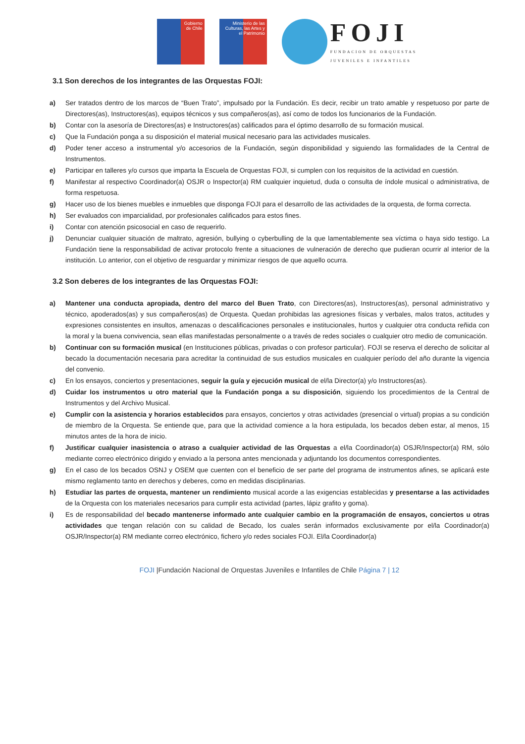Gobierno
de Chile
Ministerio de las Culturas, las Artes y el Patrimonio
FOJI
FUNDACION DE ORQUESTAS
JUVENILES E INFANTILES
3.1 Son derechos de los integrantes de las Orquestas FOJI:
a) Ser tratados dentro de los marcos de “Buen Trato”, impulsado por la Fundación. Es decir, recibir un trato amable y respetuoso por parte de Directores(as), Instructores(as), equipos técnicos y sus compañeros(as), así como de todos los funcionarios de la Fundación.
b) Contar con la asesoría de Directores(as) e Instructores(as) calificados para el óptimo desarrollo de su formación musical.
c) Que la Fundación ponga a su disposición el material musical necesario para las actividades musicales.
d) Poder tener acceso a instrumental y/o accesorios de la Fundación, según disponibilidad y siguiendo las formalidades de la Central de Instrumentos.
e) Participar en talleres y/o cursos que imparta la Escuela de Orquestas FOJI, si cumplen con los requisitos de la actividad en cuestión.
f) Manifestar al respectivo Coordinador(a) OSJR o Inspector(a) RM cualquier inquietud, duda o consulta de índole musical o administrativa, de forma respetuosa.
g) Hacer uso de los bienes muebles e inmuebles que disponga FOJI para el desarrollo de las actividades de la orquesta, de forma correcta.
h) Ser evaluados con imparcialidad, por profesionales calificados para estos fines.
i) Contar con atención psicosocial en caso de requerirlo.
j) Denunciar cualquier situación de maltrato, agresión, bullying o cyberbulling de la que lamentablemente sea víctima o haya sido testigo. La Fundación tiene la responsabilidad de activar protocolo frente a situaciones de vulneración de derecho que pudieran ocurrir al interior de la institución. Lo anterior, con el objetivo de resguardar y minimizar riesgos de que aquello ocurra.
3.2 Son deberes de los integrantes de las Orquestas FOJI:
a) Mantener una conducta apropiada, dentro del marco del Buen Trato, con Directores(as), Instructores(as), personal administrativo y técnico, apoderados(as) y sus compañeros(as) de Orquesta. Quedan prohibidas las agresiones físicas y verbales, malos tratos, actitudes y expresiones consistentes en insultos, amenazas o descalificaciones personales e institucionales, hurtos y cualquier otra conducta reñida con la moral y la buena convivencia, sean ellas manifestadas personalmente o a través de redes sociales o cualquier otro medio de comunicación.
b) Continuar con su formación musical (en Instituciones públicas, privadas o con profesor particular). FOJI se reserva el derecho de solicitar al becado la documentación necesaria para acreditar la continuidad de sus estudios musicales en cualquier período del año durante la vigencia del convenio.
c) En los ensayos, conciertos y presentaciones, seguir la guía y ejecución musical de el/la Director(a) y/o Instructores(as).
d) Cuidar los instrumentos u otro material que la Fundación ponga a su disposición, siguiendo los procedimientos de la Central de Instrumentos y del Archivo Musical.
e) Cumplir con la asistencia y horarios establecidos para ensayos, conciertos y otras actividades (presencial o virtual) propias a su condición de miembro de la Orquesta. Se entiende que, para que la actividad comience a la hora estipulada, los becados deben estar, al menos, 15 minutos antes de la hora de inicio.
f) Justificar cualquier inasistencia o atraso a cualquier actividad de las Orquestas a el/la Coordinador(a) OSJR/Inspector(a) RM, sólo mediante correo electrónico dirigido y enviado a la persona antes mencionada y adjuntando los documentos correspondientes.
g) En el caso de los becados OSNJ y OSEM que cuenten con el beneficio de ser parte del programa de instrumentos afines, se aplicará este mismo reglamento tanto en derechos y deberes, como en medidas disciplinarias.
h) Estudiar las partes de orquesta, mantener un rendimiento musical acorde a las exigencias establecidas y presentarse a las actividades de la Orquesta con los materiales necesarios para cumplir esta actividad (partes, lápiz grafito y goma).
i) Es de responsabilidad del becado mantenerse informado ante cualquier cambio en la programación de ensayos, conciertos u otras actividades que tengan relación con su calidad de Becado, los cuales serán informados exclusivamente por el/la Coordinador(a) OSJR/Inspector(a) RM mediante correo electrónico, fichero y/o redes sociales FOJI. El/la Coordinador(a)
FOJI |Fundación Nacional de Orquestas Juveniles e Infantiles de Chile Página 7 | 12